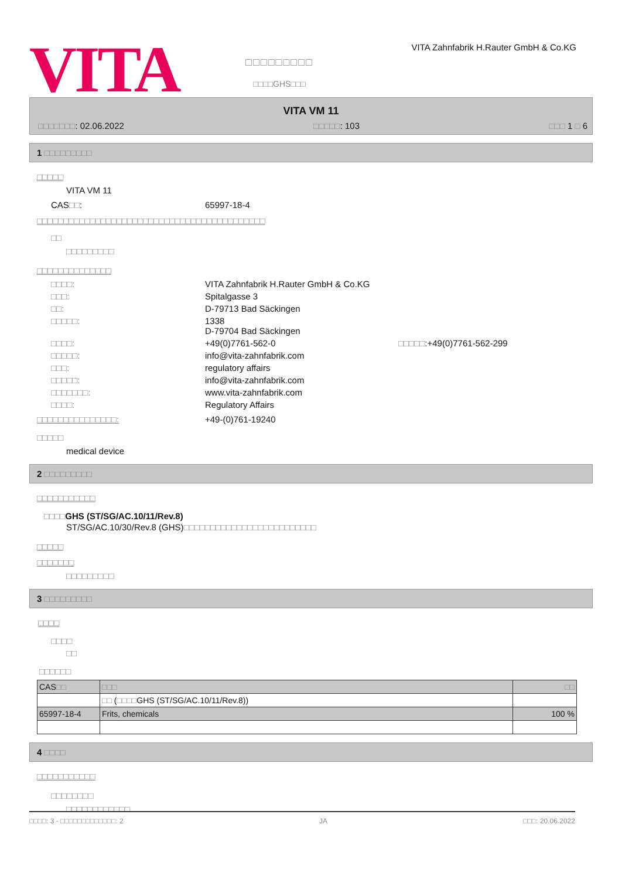VITA
□□□□□□□□□
□□□□GHS□□□
VITA Zahnfabrik H.Rauter GmbH & Co.KG
VITA VM 11
□□□□□□□: 02.06.2022 □□□□□: 103 □□□ 1 □ 6
1 □□□□□□□□□
□□□□□
VITA VM 11
CAS□□: 65997-18-4
□□□□□□□□□□□□□□□□□□□□□□□□□□□□□□□□□□□□□□□□□□□
□□
□□□□□□□□□
□□□□□□□□□□□□□□
□□□□: VITA Zahnfabrik H.Rauter GmbH & Co.KG □□□: Spitalgasse 3 □□: D-79713 Bad Säckingen □□□□□: 1338
D-79704 Bad Säckingen □□□□: +49(0)7761-562-0 □□□□□:+49(0)7761-562-299 □□□□□: info@vita-zahnfabrik.com □□□: regulatory affairs □□□□□: info@vita-zahnfabrik.com □□□□□□□: www.vita-zahnfabrik.com □□□□: Regulatory Affairs
□□□□□□□□□□□□□□□: +49-(0)761-19240
□□□□□
medical device
2 □□□□□□□□□
□□□□□□□□□□□
□□□□GHS (ST/SG/AC.10/11/Rev.8)
ST/SG/AC.10/30/Rev.8 (GHS)□□□□□□□□□□□□□□□□□□□□□□□□□
□□□□□
□□□□□□□
□□□□□□□□□
3 □□□□□□□□□
□□□□
□□□□
□□
□□□□□□
| CAS □□ | □□□ | □□ |
| --- | --- | --- |
| | □□ ( □□□□ GHS (ST/SG/AC.10/11/Rev.8)) | |
| 65997-18-4 | Frits, chemicals | 100 % |
4 □□□□
□□□□□□□□□□□
□□□□□□□□
□□□□□□□□□□□□
□□□□: 3 - □□□□□□□□□□□□□: 2 JA □□□: 20.06.2022